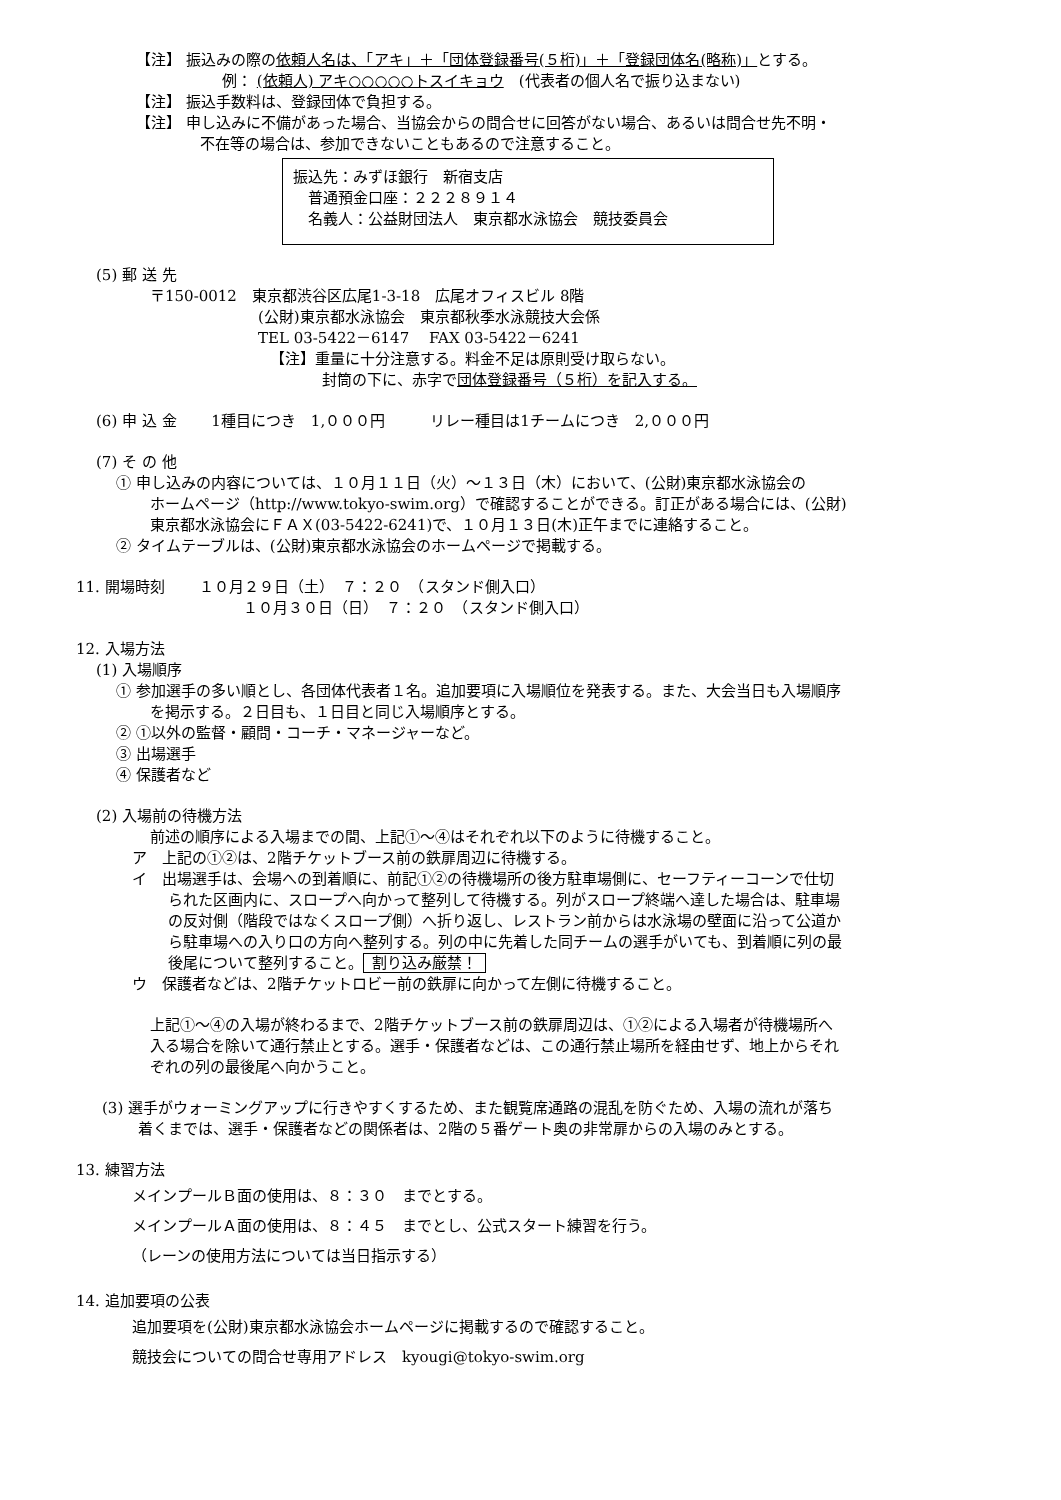【注】 振込みの際の依頼人名は、「アキ」＋「団体登録番号(５桁)」＋「登録団体名(略称)」とする。
例： (依頼人) アキ○○○○○トスイキョウ　(代表者の個人名で振り込まない)
【注】 振込手数料は、登録団体で負担する。
【注】 申し込みに不備があった場合、当協会からの問合せに回答がない場合、あるいは問合せ先不明・
不在等の場合は、参加できないこともあるので注意すること。
振込先：みずほ銀行　新宿支店
　普通預金口座：２２２８９１４
　名義人：公益財団法人　東京都水泳協会　競技委員会
(5) 郵 送 先
〒150-0012　東京都渋谷区広尾1-3-18　広尾オフィスビル 8階
(公財)東京都水泳協会　東京都秋季水泳競技大会係
TEL 03-5422－6147　 FAX 03-5422－6241
【注】重量に十分注意する。料金不足は原則受け取らない。
封筒の下に、赤字で団体登録番号（５桁）を記入する。
(6) 申 込 金　　 1種目につき　1,０００円　　　リレー種目は1チームにつき　2,０００円
(7) そ の 他
① 申し込みの内容については、１０月１１日（火）～１３日（木）において、(公財)東京都水泳協会の
ホームページ（http://www.tokyo-swim.org）で確認することができる。訂正がある場合には、(公財)
東京都水泳協会にＦＡＸ(03-5422-6241)で、１０月１３日(木)正午までに連絡すること。
② タイムテーブルは、(公財)東京都水泳協会のホームページで掲載する。
11. 開場時刻　　 １０月２９日（土）　７：２０　（スタンド側入口）
１０月３０日（日）　７：２０　（スタンド側入口）
12. 入場方法
(1) 入場順序
① 参加選手の多い順とし、各団体代表者１名。追加要項に入場順位を発表する。また、大会当日も入場順序
を掲示する。２日目も、１日目と同じ入場順序とする。
② ①以外の監督・顧問・コーチ・マネージャーなど。
③ 出場選手
④ 保護者など
(2) 入場前の待機方法
前述の順序による入場までの間、上記①～④はそれぞれ以下のように待機すること。
ア　上記の①②は、2階チケットブース前の鉄扉周辺に待機する。
イ　出場選手は、会場への到着順に、前記①②の待機場所の後方駐車場側に、セーフティーコーンで仕切
られた区画内に、スロープへ向かって整列して待機する。列がスロープ終端へ達した場合は、駐車場
の反対側（階段ではなくスロープ側）へ折り返し、レストラン前からは水泳場の壁面に沿って公道か
ら駐車場への入り口の方向へ整列する。列の中に先着した同チームの選手がいても、到着順に列の最
後尾について整列すること。 割り込み厳禁！
ウ　保護者などは、2階チケットロビー前の鉄扉に向かって左側に待機すること。
上記①～④の入場が終わるまで、2階チケットブース前の鉄扉周辺は、①②による入場者が待機場所へ
入る場合を除いて通行禁止とする。選手・保護者などは、この通行禁止場所を経由せず、地上からそれ
ぞれの列の最後尾へ向かうこと。
(3) 選手がウォーミングアップに行きやすくするため、また観覧席通路の混乱を防ぐため、入場の流れが落ち
着くまでは、選手・保護者などの関係者は、2階の５番ゲート奥の非常扉からの入場のみとする。
13. 練習方法
メインプールＢ面の使用は、８：３０　までとする。
メインプールＡ面の使用は、８：４５　までとし、公式スタート練習を行う。
（レーンの使用方法については当日指示する）
14. 追加要項の公表
追加要項を(公財)東京都水泳協会ホームページに掲載するので確認すること。
競技会についての問合せ専用アドレス　kyougi@tokyo-swim.org